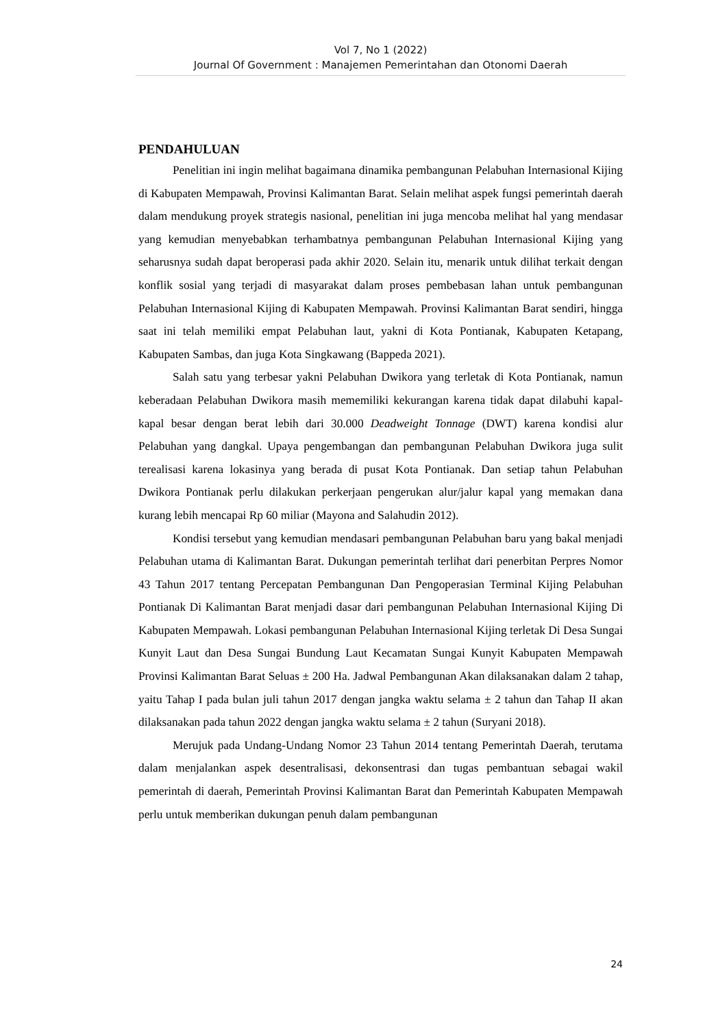Vol 7, No 1 (2022)
Journal Of Government : Manajemen Pemerintahan dan Otonomi Daerah
PENDAHULUAN
Penelitian ini ingin melihat bagaimana dinamika pembangunan Pelabuhan Internasional Kijing di Kabupaten Mempawah, Provinsi Kalimantan Barat. Selain melihat aspek fungsi pemerintah daerah dalam mendukung proyek strategis nasional, penelitian ini juga mencoba melihat hal yang mendasar yang kemudian menyebabkan terhambatnya pembangunan Pelabuhan Internasional Kijing yang seharusnya sudah dapat beroperasi pada akhir 2020. Selain itu, menarik untuk dilihat terkait dengan konflik sosial yang terjadi di masyarakat dalam proses pembebasan lahan untuk pembangunan Pelabuhan Internasional Kijing di Kabupaten Mempawah. Provinsi Kalimantan Barat sendiri, hingga saat ini telah memiliki empat Pelabuhan laut, yakni di Kota Pontianak, Kabupaten Ketapang, Kabupaten Sambas, dan juga Kota Singkawang (Bappeda 2021).
Salah satu yang terbesar yakni Pelabuhan Dwikora yang terletak di Kota Pontianak, namun keberadaan Pelabuhan Dwikora masih mememiliki kekurangan karena tidak dapat dilabuhi kapal-kapal besar dengan berat lebih dari 30.000 Deadweight Tonnage (DWT) karena kondisi alur Pelabuhan yang dangkal. Upaya pengembangan dan pembangunan Pelabuhan Dwikora juga sulit terealisasi karena lokasinya yang berada di pusat Kota Pontianak. Dan setiap tahun Pelabuhan Dwikora Pontianak perlu dilakukan perkerjaan pengerukan alur/jalur kapal yang memakan dana kurang lebih mencapai Rp 60 miliar (Mayona and Salahudin 2012).
Kondisi tersebut yang kemudian mendasari pembangunan Pelabuhan baru yang bakal menjadi Pelabuhan utama di Kalimantan Barat. Dukungan pemerintah terlihat dari penerbitan Perpres Nomor 43 Tahun 2017 tentang Percepatan Pembangunan Dan Pengoperasian Terminal Kijing Pelabuhan Pontianak Di Kalimantan Barat menjadi dasar dari pembangunan Pelabuhan Internasional Kijing Di Kabupaten Mempawah. Lokasi pembangunan Pelabuhan Internasional Kijing terletak Di Desa Sungai Kunyit Laut dan Desa Sungai Bundung Laut Kecamatan Sungai Kunyit Kabupaten Mempawah Provinsi Kalimantan Barat Seluas ± 200 Ha. Jadwal Pembangunan Akan dilaksanakan dalam 2 tahap, yaitu Tahap I pada bulan juli tahun 2017 dengan jangka waktu selama ± 2 tahun dan Tahap II akan dilaksanakan pada tahun 2022 dengan jangka waktu selama ± 2 tahun (Suryani 2018).
Merujuk pada Undang-Undang Nomor 23 Tahun 2014 tentang Pemerintah Daerah, terutama dalam menjalankan aspek desentralisasi, dekonsentrasi dan tugas pembantuan sebagai wakil pemerintah di daerah, Pemerintah Provinsi Kalimantan Barat dan Pemerintah Kabupaten Mempawah perlu untuk memberikan dukungan penuh dalam pembangunan
24